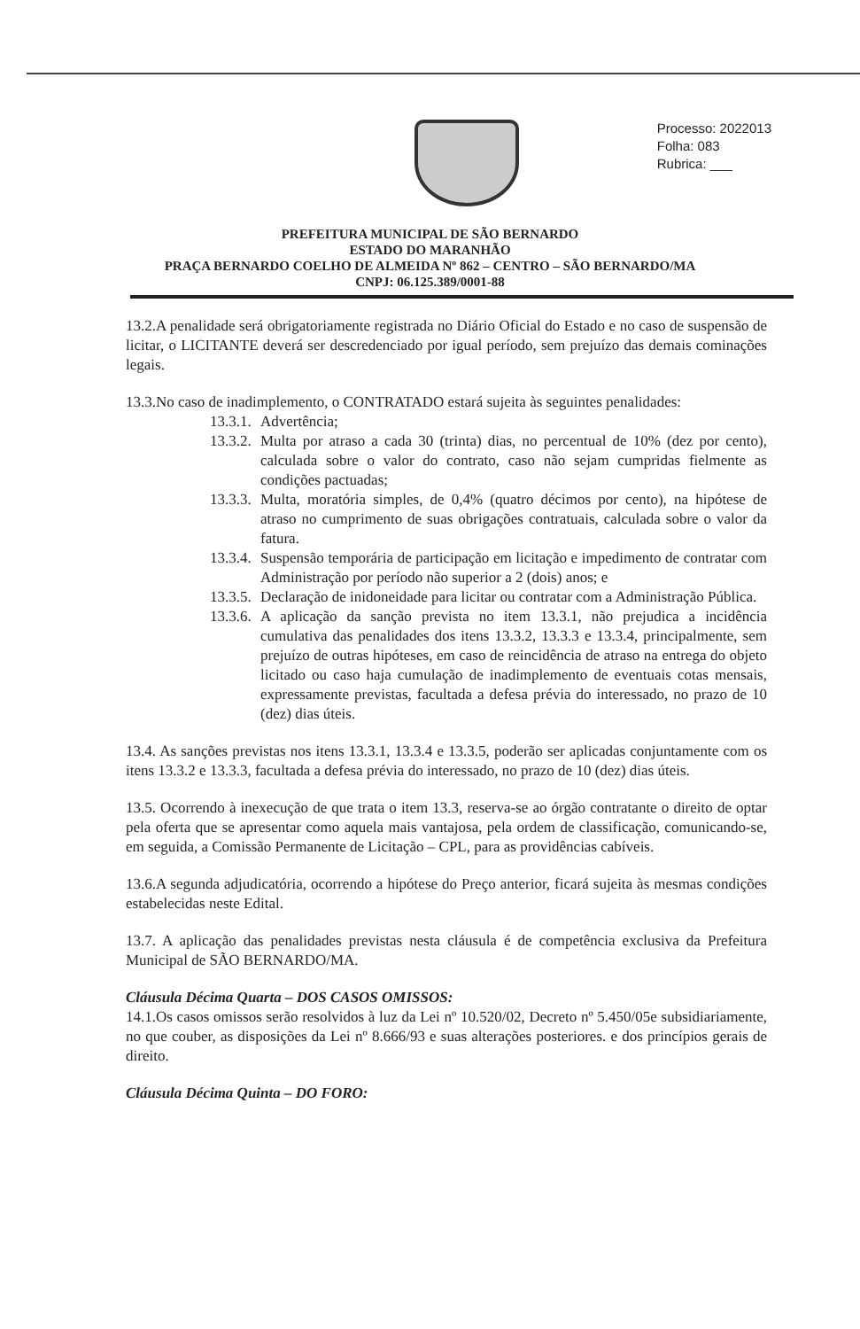Processo: 2022013
Folha: 083
Rubrica: ___
PREFEITURA MUNICIPAL DE SÃO BERNARDO
ESTADO DO MARANHÃO
PRAÇA BERNARDO COELHO DE ALMEIDA Nº 862 – CENTRO – SÃO BERNARDO/MA
CNPJ: 06.125.389/0001-88
13.2.A penalidade será obrigatoriamente registrada no Diário Oficial do Estado e no caso de suspensão de licitar, o LICITANTE deverá ser descredenciado por igual período, sem prejuízo das demais cominações legais.
13.3.No caso de inadimplemento, o CONTRATADO estará sujeita às seguintes penalidades:
13.3.1. Advertência;
13.3.2. Multa por atraso a cada 30 (trinta) dias, no percentual de 10% (dez por cento), calculada sobre o valor do contrato, caso não sejam cumpridas fielmente as condições pactuadas;
13.3.3. Multa, moratória simples, de 0,4% (quatro décimos por cento), na hipótese de atraso no cumprimento de suas obrigações contratuais, calculada sobre o valor da fatura.
13.3.4. Suspensão temporária de participação em licitação e impedimento de contratar com Administração por período não superior a 2 (dois) anos; e
13.3.5. Declaração de inidoneidade para licitar ou contratar com a Administração Pública.
13.3.6. A aplicação da sanção prevista no item 13.3.1, não prejudica a incidência cumulativa das penalidades dos itens 13.3.2, 13.3.3 e 13.3.4, principalmente, sem prejuízo de outras hipóteses, em caso de reincidência de atraso na entrega do objeto licitado ou caso haja cumulação de inadimplemento de eventuais cotas mensais, expressamente previstas, facultada a defesa prévia do interessado, no prazo de 10 (dez) dias úteis.
13.4. As sanções previstas nos itens 13.3.1, 13.3.4 e 13.3.5, poderão ser aplicadas conjuntamente com os itens 13.3.2 e 13.3.3, facultada a defesa prévia do interessado, no prazo de 10 (dez) dias úteis.
13.5. Ocorrendo à inexecução de que trata o item 13.3, reserva-se ao órgão contratante o direito de optar pela oferta que se apresentar como aquela mais vantajosa, pela ordem de classificação, comunicando-se, em seguida, a Comissão Permanente de Licitação – CPL, para as providências cabíveis.
13.6.A segunda adjudicatória, ocorrendo a hipótese do Preço anterior, ficará sujeita às mesmas condições estabelecidas neste Edital.
13.7. A aplicação das penalidades previstas nesta cláusula é de competência exclusiva da Prefeitura Municipal de SÃO BERNARDO/MA.
Cláusula Décima Quarta – DOS CASOS OMISSOS:
14.1.Os casos omissos serão resolvidos à luz da Lei nº 10.520/02, Decreto nº 5.450/05e subsidiariamente, no que couber, as disposições da Lei nº 8.666/93 e suas alterações posteriores. e dos princípios gerais de direito.
Cláusula Décima Quinta – DO FORO: